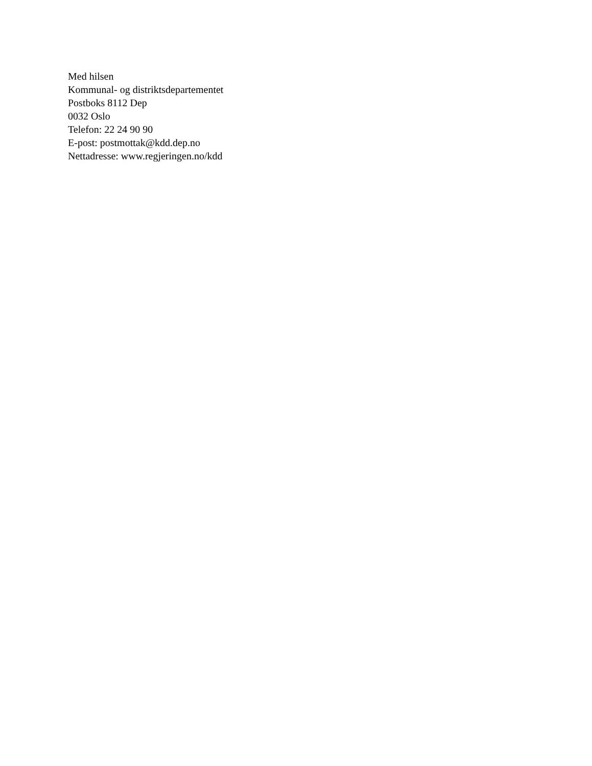Med hilsen
Kommunal- og distriktsdepartementet
Postboks 8112 Dep
0032 Oslo
Telefon: 22 24 90 90
E-post: postmottak@kdd.dep.no
Nettadresse: www.regjeringen.no/kdd